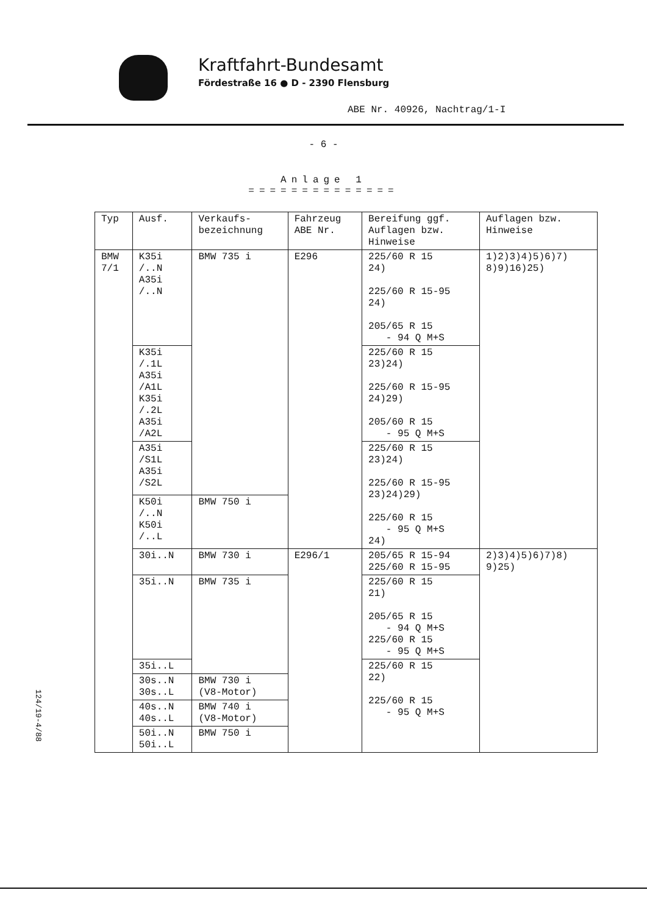Kraftfahrt-Bundesamt
Fördestraße 16 ● D - 2390 Flensburg
ABE Nr. 40926, Nachtrag/1-I
- 6 -
Anlage 1
==============
| Typ | Ausf. | Verkaufs- bezeichnung | Fahrzeug ABE Nr. | Bereifung ggf. Auflagen bzw. Hinweise | Auflagen bzw. Hinweise |
| --- | --- | --- | --- | --- | --- |
| BMW 7/1 | K35i /..N A35i /..N | BMW 735 i | E296 | 225/60 R 15 24) 225/60 R 15-95 24) 205/65 R 15 - 94 Q M+S | 1)2)3)4)5)6)7) 8)9)16)25) |
| | K35i /.1L A35i /A1L K35i /.2L A35i /A2L | | | 225/60 R 15 23)24) 225/60 R 15-95 24)29) 205/60 R 15 - 95 Q M+S | |
| | A35i /S1L A35i /S2L | | | 225/60 R 15 23)24) 225/60 R 15-95 23)24)29) 225/60 R 15 - 95 Q M+S 24) | |
| | K50i /..N K50i /..L | BMW 750 i | | | |
| | 30i..N | BMW 730 i | E296/1 | 205/65 R 15-94 225/60 R 15-95 | 2)3)4)5)6)7)8) 9)25) |
| | 35i..N | BMW 735 i | | 225/60 R 15 21) 205/65 R 15 - 94 Q M+S 225/60 R 15 - 95 Q M+S | |
| | 35i..L | | | 225/60 R 15 22) 225/60 R 15 - 95 Q M+S | |
| | 30s..N 30s..L | BMW 730 i (V8-Motor) | | | |
| | 40s..N 40s..L | BMW 740 i (V8-Motor) | | | |
| | 50i..N 50i..L | BMW 750 i | | | |
124/19-4/88